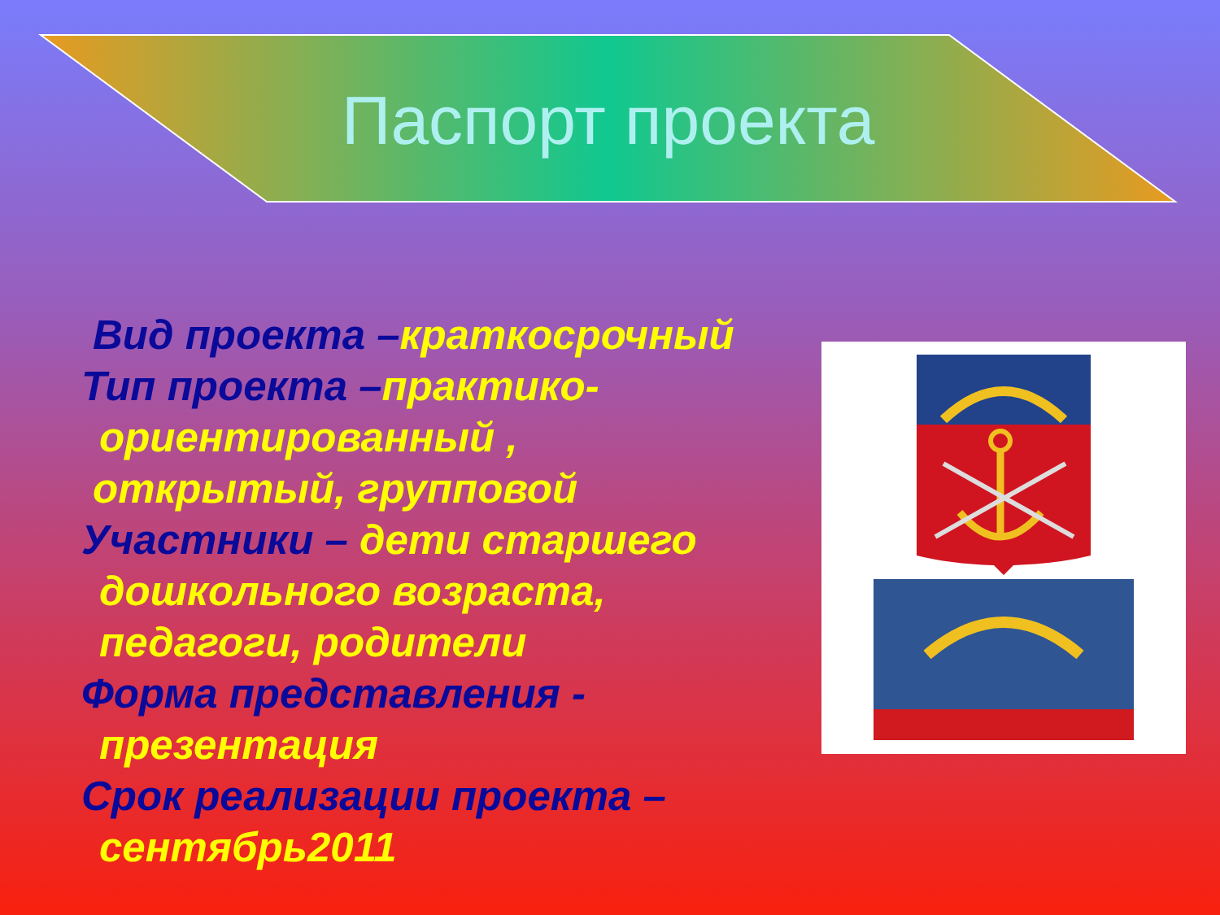Паспорт проекта
Вид проекта –краткосрочный
Тип проекта –практико-
ориентированный ,
открытый, групповой
Участники – дети старшего
дошкольного возраста,
педагоги, родители
Форма представления -
презентация
Срок реализации проекта –
сентябрь2011